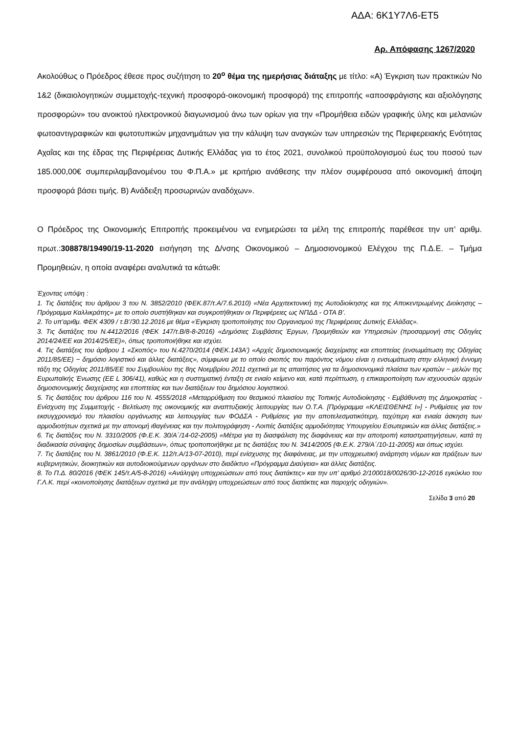ΑΔΑ: 6Κ1Υ7Λ6-ΕΤ5
Αρ. Απόφασης 1267/2020
Ακολούθως ο Πρόεδρος έθεσε προς συζήτηση το 20<sup>ο</sup> θέμα της ημερήσιας διάταξης με τίτλο: «Α) Έγκριση των πρακτικών Νο 1&2 (δικαιολογητικών συμμετοχής-τεχνική προσφορά-οικονομική προσφορά) της επιτροπής «αποσφράγισης και αξιολόγησης προσφορών» του ανοικτού ηλεκτρονικού διαγωνισμού άνω των ορίων για την «Προμήθεια ειδών γραφικής ύλης και μελανιών φωτοαντιγραφικών και φωτοτυπικών μηχανημάτων για την κάλυψη των αναγκών των υπηρεσιών της Περιφερειακής Ενότητας Αχαΐας και της έδρας της Περιφέρειας Δυτικής Ελλάδας για το έτος 2021, συνολικού προϋπολογισμού έως του ποσού των 185.000,00€ συμπεριλαμβανομένου του Φ.Π.Α.» με κριτήριο ανάθεσης την πλέον συμφέρουσα από οικονομική άποψη προσφορά βάσει τιμής. Β) Ανάδειξη προσωρινών αναδόχων».
Ο Πρόεδρος της Οικονομικής Επιτροπής προκειμένου να ενημερώσει τα μέλη της επιτροπής παρέθεσε την υπ’ αριθμ. πρωτ.:308878/19490/19-11-2020 εισήγηση της Δ/νσης Οικονομικού – Δημοσιονομικού Ελέγχου της Π.Δ.Ε. – Τμήμα Προμηθειών, η οποία αναφέρει αναλυτικά τα κάτωθι:
Έχοντας υπόψη :
1. Τις διατάξεις του άρθρου 3 του Ν. 3852/2010 (ΦΕΚ.87/τ.Α/7.6.2010) «Νέα Αρχιτεκτονική της Αυτοδιοίκησης και της Αποκεντρωμένης Διοίκησης – Πρόγραμμα Καλλικράτης» με το οποίο συστήθηκαν και συγκροτήθηκαν οι Περιφέρειες ως ΝΠΔΔ - ΟΤΑ Β’.
2. Το υπ’αριθμ. ΦΕΚ 4309 / τ.Β’/30.12.2016 με θέμα «Έγκριση τροποποίησης του Οργανισμού της Περιφέρειας Δυτικής Ελλάδας».
3. Τις διατάξεις του Ν.4412/2016 (ΦΕΚ 147/τ.Β/8-8-2016) «Δημόσιες Συμβάσεις Έργων, Προμηθειών και Υπηρεσιών (προσαρμογή στις Οδηγίες 2014/24/ΕΕ και 2014/25/ΕΕ)», όπως τροποποιήθηκε και ισχύει.
4. Τις διατάξεις του άρθρου 1 «Σκοπός» του Ν.4270/2014 (ΦΕΚ.143Α’) «Αρχές δημοσιονομικής διαχείρισης και εποπτείας (ενσωμάτωση της Οδηγίας 2011/85/ΕΕ) − δημόσιο λογιστικό και άλλες διατάξεις», σύμφωνα με το οποίο σκοπός του παρόντος νόμου είναι η ενσωμάτωση στην ελληνική έννομη τάξη της Οδηγίας 2011/85/ΕΕ του Συμβουλίου της 8ης Νοεμβρίου 2011 σχετικά με τις απαιτήσεις για τα δημοσιονομικά πλαίσια των κρατών − μελών της Ευρωπαϊκής Ένωσης (EE L 306/41), καθώς και η συστηματική ένταξη σε ενιαίο κείμενο και, κατά περίπτωση, η επικαιροποίηση των ισχυουσών αρχών δημοσιονομικής διαχείρισης και εποπτείας και των διατάξεων του δημόσιου λογιστικού.
5. Τις διατάξεις του άρθρου 116 του Ν. 4555/2018 «Μεταρρύθμιση του θεσμικού πλαισίου της Τοπικής Αυτοδιοίκησης - Εμβάθυνση της Δημοκρατίας - Ενίσχυση της Συμμετοχής - Βελτίωση της οικονομικής και αναπτυξιακής λειτουργίας των Ο.Τ.Α. [Πρόγραμμα «ΚΛΕΙΣΘΕΝΗΣ Ι»] - Ρυθμίσεις για τον εκσυγχρονισμό του πλαισίου οργάνωσης και λειτουργίας των ΦΟΔΣΑ - Ρυθμίσεις για την αποτελεσματικότερη, ταχύτερη και ενιαία άσκηση των αρμοδιοτήτων σχετικά με την απονομή ιθαγένειας και την πολιτογράφηση - Λοιπές διατάξεις αρμοδιότητας Υπουργείου Εσωτερικών και άλλες διατάξεις.»
6. Τις διατάξεις του Ν. 3310/2005 (Φ.Ε.Κ. 30/Α΄/14-02-2005) «Μέτρα για τη διασφάλιση της διαφάνειας και την αποτροπή καταστρατηγήσεων, κατά τη διαδικασία σύναψης δημοσίων συμβάσεων», όπως τροποποιήθηκε με τις διατάξεις του Ν. 3414/2005 (Φ.Ε.Κ. 279/Α΄/10-11-2005) και όπως ισχύει.
7. Τις διατάξεις του Ν. 3861/2010 (Φ.Ε.Κ. 112/τ.Α/13-07-2010), περί ενίσχυσης της διαφάνειας, με την υποχρεωτική ανάρτηση νόμων και πράξεων των κυβερνητικών, διοικητικών και αυτοδιοικούμενων οργάνων στο διαδίκτυο «Πρόγραμμα Διαύγεια» και άλλες διατάξεις.
8. Το Π.Δ. 80/2016 (ΦΕΚ 145/τ.Α/5-8-2016) «Ανάληψη υποχρεώσεων από τους διατάκτες» και την υπ’ αριθμό 2/100018/0026/30-12-2016 εγκύκλιο του Γ.Λ.Κ. περί «κοινοποίησης διατάξεων σχετικά με την ανάληψη υποχρεώσεων από τους διατάκτες και παροχής οδηγιών».
Σελίδα 3 από 20